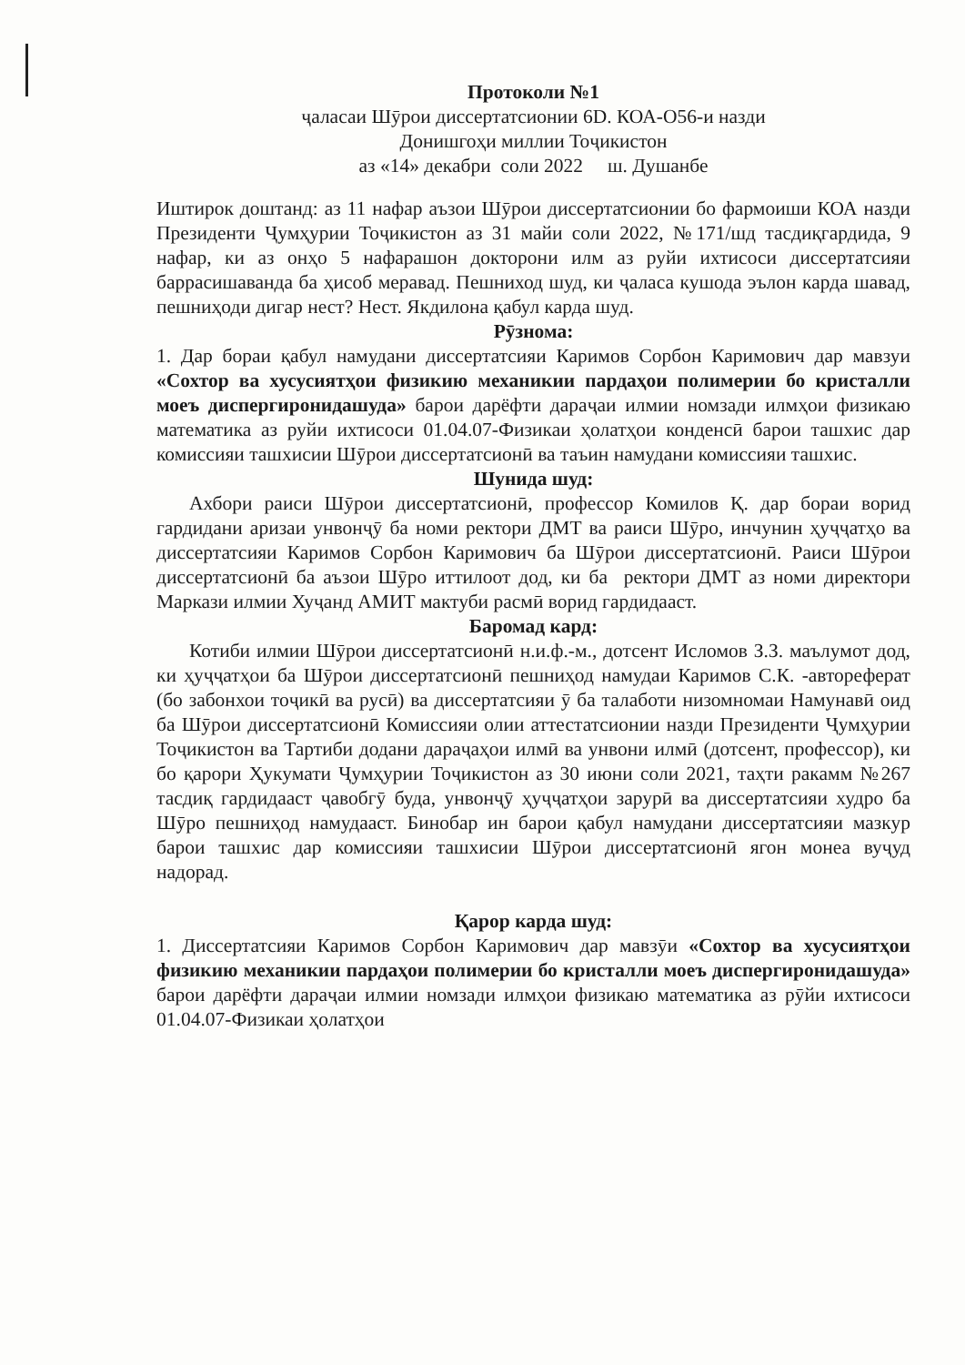Протоколи №1
ҷаласаи Шӯрои диссертатсионии 6D. КОА-О56-и назди
Донишгоҳи миллии Тоҷикистон
аз «14» декабри соли 2022 ш. Душанбе
Иштирок доштанд: аз 11 нафар аъзои Шӯрои диссертатсионии бо фармоиши КОА назди Президенти Ҷумҳурии Тоҷикистон аз 31 майи соли 2022, №171/шд тасдиқгардида, 9 нафар, ки аз онҳо 5 нафарашон докторони илм аз руйи ихтисоси диссертатсияи баррасишаванда ба ҳисоб меравад. Пешниход шуд, ки ҷаласа кушода эълон карда шавад, пешниҳоди дигар нест? Нест. Якдилона қабул карда шуд.
Рӯзнома:
1. Дар бораи қабул намудани диссертатсияи Каримов Сорбон Каримович дар мавзуи «Сохтор ва хусусиятҳои физикию механикии пардаҳои полимерии бо кристалли моеъ диспергиронидашуда» барои дарёфти дараҷаи илмии номзади илмҳои физикаю математика аз руйи ихтисоси 01.04.07-Физикаи ҳолатҳои конденсӣ барои ташхис дар комиссияи ташхисии Шӯрои диссертатсионӣ ва таъин намудани комиссияи ташхис.
Шунида шуд:
Ахбори раиси Шӯрои диссертатсионӣ, профессор Комилов Қ. дар бораи ворид гардидани аризаи унвонҷӯ ба номи ректори ДМТ ва раиси Шӯро, инчунин ҳуҷҷатҳо ва диссертатсияи Каримов Сорбон Каримович ба Шӯрои диссертатсионӣ. Раиси Шӯрои диссертатсионӣ ба аъзои Шӯро иттилоот дод, ки ба ректори ДМТ аз номи директори Маркази илмии Хуҷанд АМИТ мактуби расмӣ ворид гардидааст.
Баромад кард:
Котиби илмии Шӯрои диссертатсионӣ н.и.ф.-м., дотсент Исломов З.З. маълумот дод, ки ҳуҷҷатҳои ба Шӯрои диссертатсионӣ пешниҳод намудаи Каримов С.К. -автореферат (бо забонхои тоҷикӣ ва русӣ) ва диссертатсияи ӯ ба талаботи низомномаи Намунавӣ оид ба Шӯрои диссертатсионӣ Комиссияи олии аттестатсионии назди Президенти Ҷумҳурии Тоҷикистон ва Тартиби додани дараҷаҳои илмӣ ва унвони илмӣ (дотсент, профессор), ки бо қарори Ҳукумати Ҷумҳурии Тоҷикистон аз 30 июни соли 2021, таҳти ракамм №267 тасдиқ гардидааст ҷавобгӯ буда, унвонҷӯ ҳуҷҷатҳои зарурӣ ва диссертатсияи худро ба Шӯро пешниҳод намудааст. Бинобар ин барои қабул намудани диссертатсияи мазкур барои ташхис дар комиссияи ташхисии Шӯрои диссертатсионӣ ягон монеа вуҷуд надорад.
Қарор карда шуд:
1. Диссертатсияи Каримов Сорбон Каримович дар мавзӯи «Сохтор ва хусусиятҳои физикию механикии пардаҳои полимерии бо кристалли моеъ диспергиронидашуда» барои дарёфти дараҷаи илмии номзади илмҳои физикаю математика аз рӯйи ихтисоси 01.04.07-Физикаи ҳолатҳои